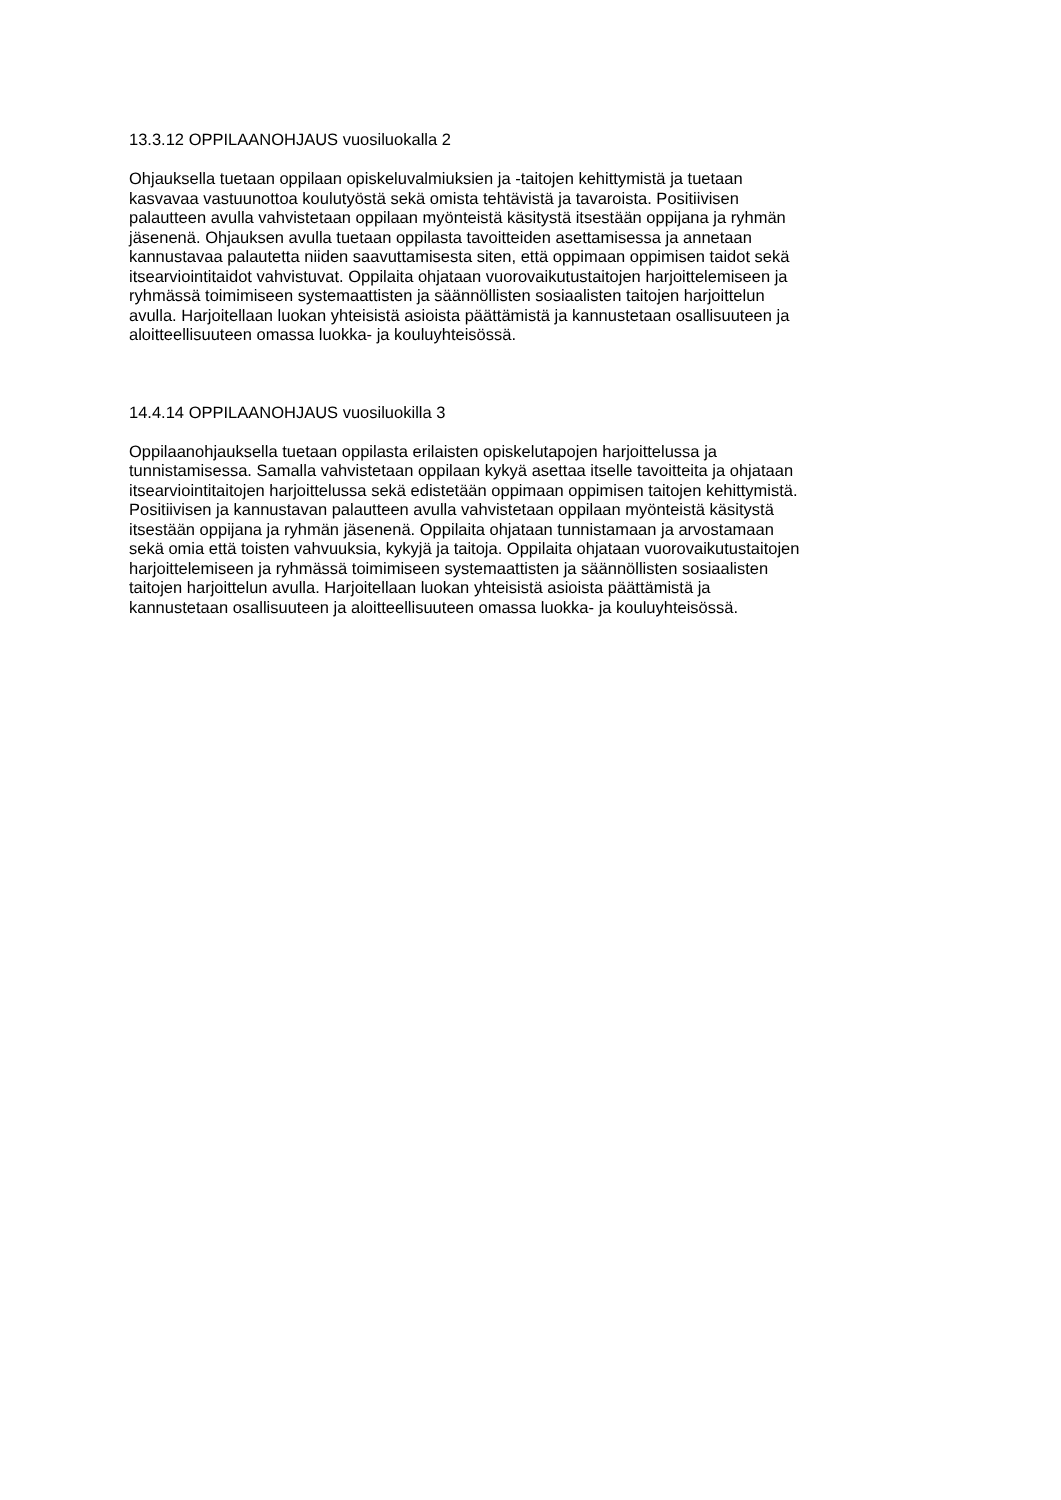13.3.12 OPPILAANOHJAUS vuosiluokalla 2
Ohjauksella tuetaan oppilaan opiskeluvalmiuksien ja -taitojen kehittymistä ja tuetaan
kasvavaa vastuunottoa koulutyöstä sekä omista tehtävistä ja tavaroista. Positiivisen
palautteen avulla vahvistetaan oppilaan myönteistä käsitystä itsestään oppijana ja ryhmän
jäsenenä. Ohjauksen avulla tuetaan oppilasta tavoitteiden asettamisessa ja annetaan
kannustavaa palautetta niiden saavuttamisesta siten, että oppimaan oppimisen taidot sekä
itsearviointitaidot vahvistuvat. Oppilaita ohjataan vuorovaikutustaitojen harjoittelemiseen ja
ryhmässä toimimiseen systemaattisten ja säännöllisten sosiaalisten taitojen harjoittelun
avulla. Harjoitellaan luokan yhteisistä asioista päättämistä ja kannustetaan osallisuuteen ja
aloitteellisuuteen omassa luokka- ja kouluyhteisössä.
14.4.14 OPPILAANOHJAUS vuosiluokilla 3
Oppilaanohjauksella tuetaan oppilasta erilaisten opiskelutapojen harjoittelussa ja
tunnistamisessa. Samalla vahvistetaan oppilaan kykyä asettaa itselle tavoitteita ja ohjataan
itsearviointitaitojen harjoittelussa sekä edistetään oppimaan oppimisen taitojen kehittymistä.
Positiivisen ja kannustavan palautteen avulla vahvistetaan oppilaan myönteistä käsitystä
itsestään oppijana ja ryhmän jäsenenä. Oppilaita ohjataan tunnistamaan ja arvostamaan
sekä omia että toisten vahvuuksia, kykyjä ja taitoja. Oppilaita ohjataan vuorovaikutustaitojen
harjoittelemiseen ja ryhmässä toimimiseen systemaattisten ja säännöllisten sosiaalisten
taitojen harjoittelun avulla. Harjoitellaan luokan yhteisistä asioista päättämistä ja
kannustetaan osallisuuteen ja aloitteellisuuteen omassa luokka- ja kouluyhteisössä.